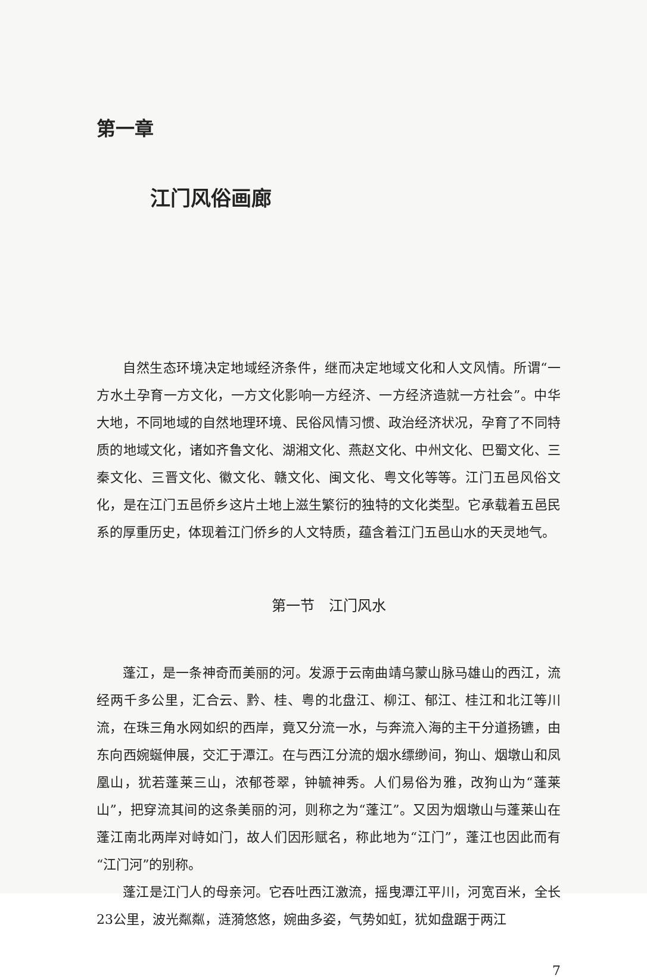第一章
江门风俗画廊
自然生态环境决定地域经济条件，继而决定地域文化和人文风情。所谓“一方水土孕育一方文化，一方文化影响一方经济、一方经济造就一方社会”。中华大地，不同地域的自然地理环境、民俗风情习惯、政治经济状况，孕育了不同特质的地域文化，诸如齐鲁文化、湖湘文化、燕赵文化、中州文化、巴蜀文化、三秦文化、三晋文化、徽文化、赣文化、闽文化、粤文化等等。江门五邑风俗文化，是在江门五邑侨乡这片土地上滋生繁衍的独特的文化类型。它承载着五邑民系的厚重历史，体现着江门侨乡的人文特质，蕴含着江门五邑山水的天灵地气。
第一节　江门风水
蓬江，是一条神奇而美丽的河。发源于云南曲靖乌蒙山脉马雄山的西江，流经两千多公里，汇合云、黔、桂、粤的北盘江、柳江、郁江、桂江和北江等川流，在珠三角水网如织的西岸，竟又分流一水，与奔流入海的主干分道扬镳，由东向西婉蜒伸展，交汇于潭江。在与西江分流的烟水缥缈间，狗山、烟墩山和凤凰山，犹若蓬莱三山，浓郁苍翠，钟毓神秀。人们易俗为雅，改狗山为“蓬莱山”，把穿流其间的这条美丽的河，则称之为“蓬江”。又因为烟墩山与蓬莱山在蓬江南北两岸对峙如门，故人们因形赋名，称此地为“江门”，蓬江也因此而有“江门河”的别称。
蓬江是江门人的母亲河。它吞吐西江激流，摇曳潭江平川，河宽百米，全长23公里，波光粼粼，涟漪悠悠，婉曲多姿，气势如虹，犹如盘踞于两江
7